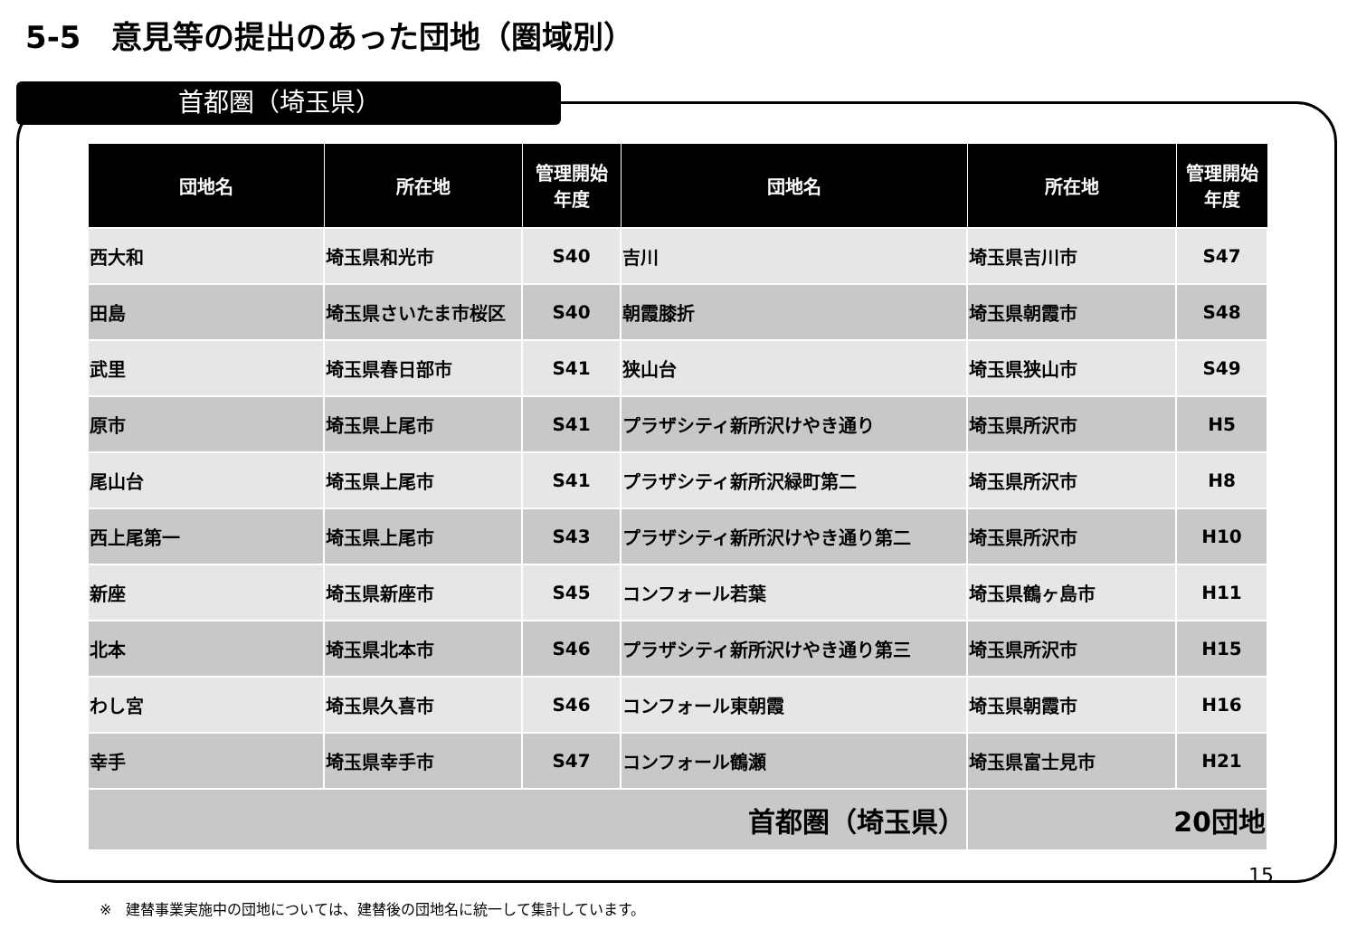5-5　意見等の提出のあった団地（圏域別）
首都圏（埼玉県）
| 団地名 | 所在地 | 管理開始 年度 | 団地名 | 所在地 | 管理開始 年度 |
| --- | --- | --- | --- | --- | --- |
| 西大和 | 埼玉県和光市 | S40 | 吉川 | 埼玉県吉川市 | S47 |
| 田島 | 埼玉県さいたま市桜区 | S40 | 朝霞膝折 | 埼玉県朝霞市 | S48 |
| 武里 | 埼玉県春日部市 | S41 | 狭山台 | 埼玉県狭山市 | S49 |
| 原市 | 埼玉県上尾市 | S41 | プラザシティ新所沢けやき通り | 埼玉県所沢市 | H5 |
| 尾山台 | 埼玉県上尾市 | S41 | プラザシティ新所沢緑町第二 | 埼玉県所沢市 | H8 |
| 西上尾第一 | 埼玉県上尾市 | S43 | プラザシティ新所沢けやき通り第二 | 埼玉県所沢市 | H10 |
| 新座 | 埼玉県新座市 | S45 | コンフォール若葉 | 埼玉県鶴ヶ島市 | H11 |
| 北本 | 埼玉県北本市 | S46 | プラザシティ新所沢けやき通り第三 | 埼玉県所沢市 | H15 |
| わし宮 | 埼玉県久喜市 | S46 | コンフォール東朝霞 | 埼玉県朝霞市 | H16 |
| 幸手 | 埼玉県幸手市 | S47 | コンフォール鶴瀬 | 埼玉県富士見市 | H21 |
| 首都圏（埼玉県） | | | | 20団地 | |
15
※　建替事業実施中の団地については、建替後の団地名に統一して集計しています。